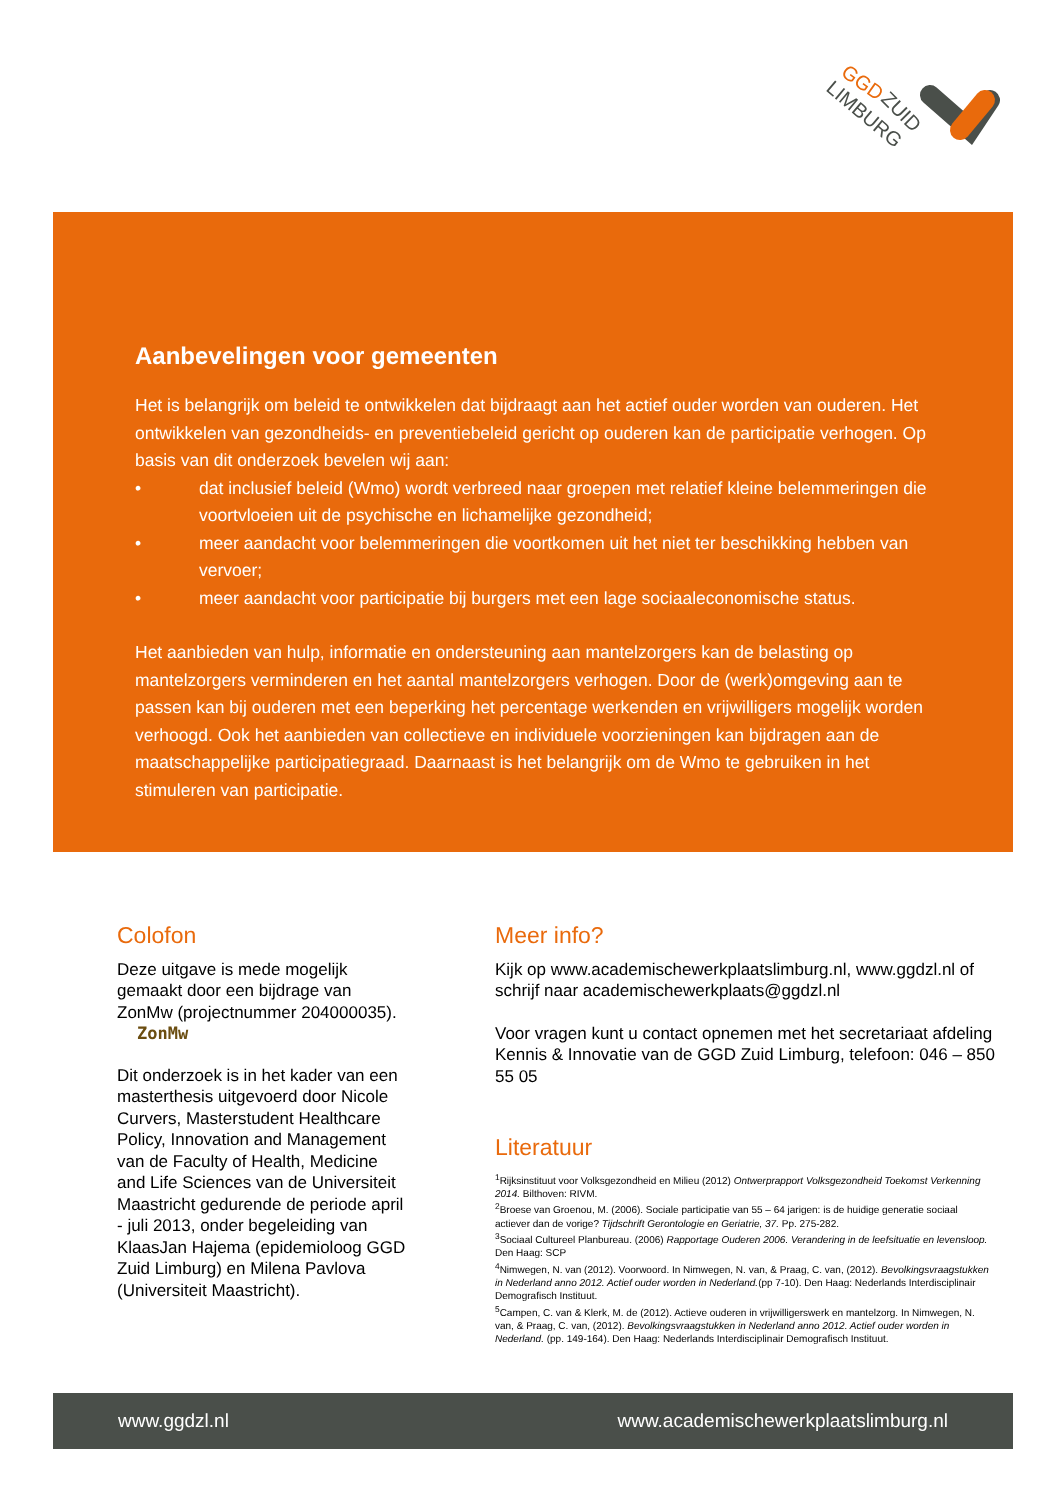GGD
ZUID
LIMBURG
Aanbevelingen voor gemeenten
Het is belangrijk om beleid te ontwikkelen dat bijdraagt aan het actief ouder worden van ouderen. Het ontwikkelen van gezondheids- en preventiebeleid gericht op ouderen kan de participatie verhogen. Op basis van dit onderzoek bevelen wij aan:
• dat inclusief beleid (Wmo) wordt verbreed naar groepen met relatief kleine belemmeringen die voortvloeien uit de psychische en lichamelijke gezondheid;
• meer aandacht voor belemmeringen die voortkomen uit het niet ter beschikking hebben van vervoer;
• meer aandacht voor participatie bij burgers met een lage sociaaleconomische status.
Het aanbieden van hulp, informatie en ondersteuning aan mantelzorgers kan de belasting op mantelzorgers verminderen en het aantal mantelzorgers verhogen. Door de (werk)omgeving aan te passen kan bij ouderen met een beperking het percentage werkenden en vrijwilligers mogelijk worden verhoogd. Ook het aanbieden van collectieve en individuele voorzieningen kan bijdragen aan de maatschappelijke participatiegraad. Daarnaast is het belangrijk om de Wmo te gebruiken in het stimuleren van participatie.
Colofon
Deze uitgave is mede mogelijk gemaakt door een bijdrage van ZonMw (projectnummer 204000035). ZonMw
Dit onderzoek is in het kader van een masterthesis uitgevoerd door Nicole Curvers, Masterstudent Healthcare Policy, Innovation and Management van de Faculty of Health, Medicine and Life Sciences van de Universiteit Maastricht gedurende de periode april - juli 2013, onder begeleiding van KlaasJan Hajema (epidemioloog GGD Zuid Limburg) en Milena Pavlova (Universiteit Maastricht).
Meer info?
Kijk op www.academischewerkplaatslimburg.nl, www.ggdzl.nl of schrijf naar academischewerkplaats@ggdzl.nl
Voor vragen kunt u contact opnemen met het secretariaat afdeling Kennis & Innovatie van de GGD Zuid Limburg, telefoon: 046 – 850 55 05
Literatuur
<sup>1</sup> Rijksinstituut voor Volksgezondheid en Milieu (2012) Ontwerprapport Volksgezondheid Toekomst Verkenning 2014. Bilthoven: RIVM.
<sup>2</sup> Broese van Groenou, M. (2006). Sociale participatie van 55 – 64 jarigen: is de huidige generatie sociaal actiever dan de vorige? Tijdschrift Gerontologie en Geriatrie, 37. Pp. 275-282.
<sup>3</sup> Sociaal Cultureel Planbureau. (2006) Rapportage Ouderen 2006. Verandering in de leefsituatie en levensloop. Den Haag: SCP
<sup>4</sup> Nimwegen, N. van (2012). Voorwoord. In Nimwegen, N. van, & Praag, C. van, (2012). Bevolkingsvraagstukken in Nederland anno 2012. Actief ouder worden in Nederland.(pp 7-10). Den Haag: Nederlands Interdisciplinair Demografisch Instituut.
<sup>5</sup> Campen, C. van & Klerk, M. de (2012). Actieve ouderen in vrijwilligerswerk en mantelzorg. In Nimwegen, N. van, & Praag, C. van, (2012). Bevolkingsvraagstukken in Nederland anno 2012. Actief ouder worden in Nederland. (pp. 149-164). Den Haag: Nederlands Interdisciplinair Demografisch Instituut.
www.ggdzl.nl www.academischewerkplaatslimburg.nl